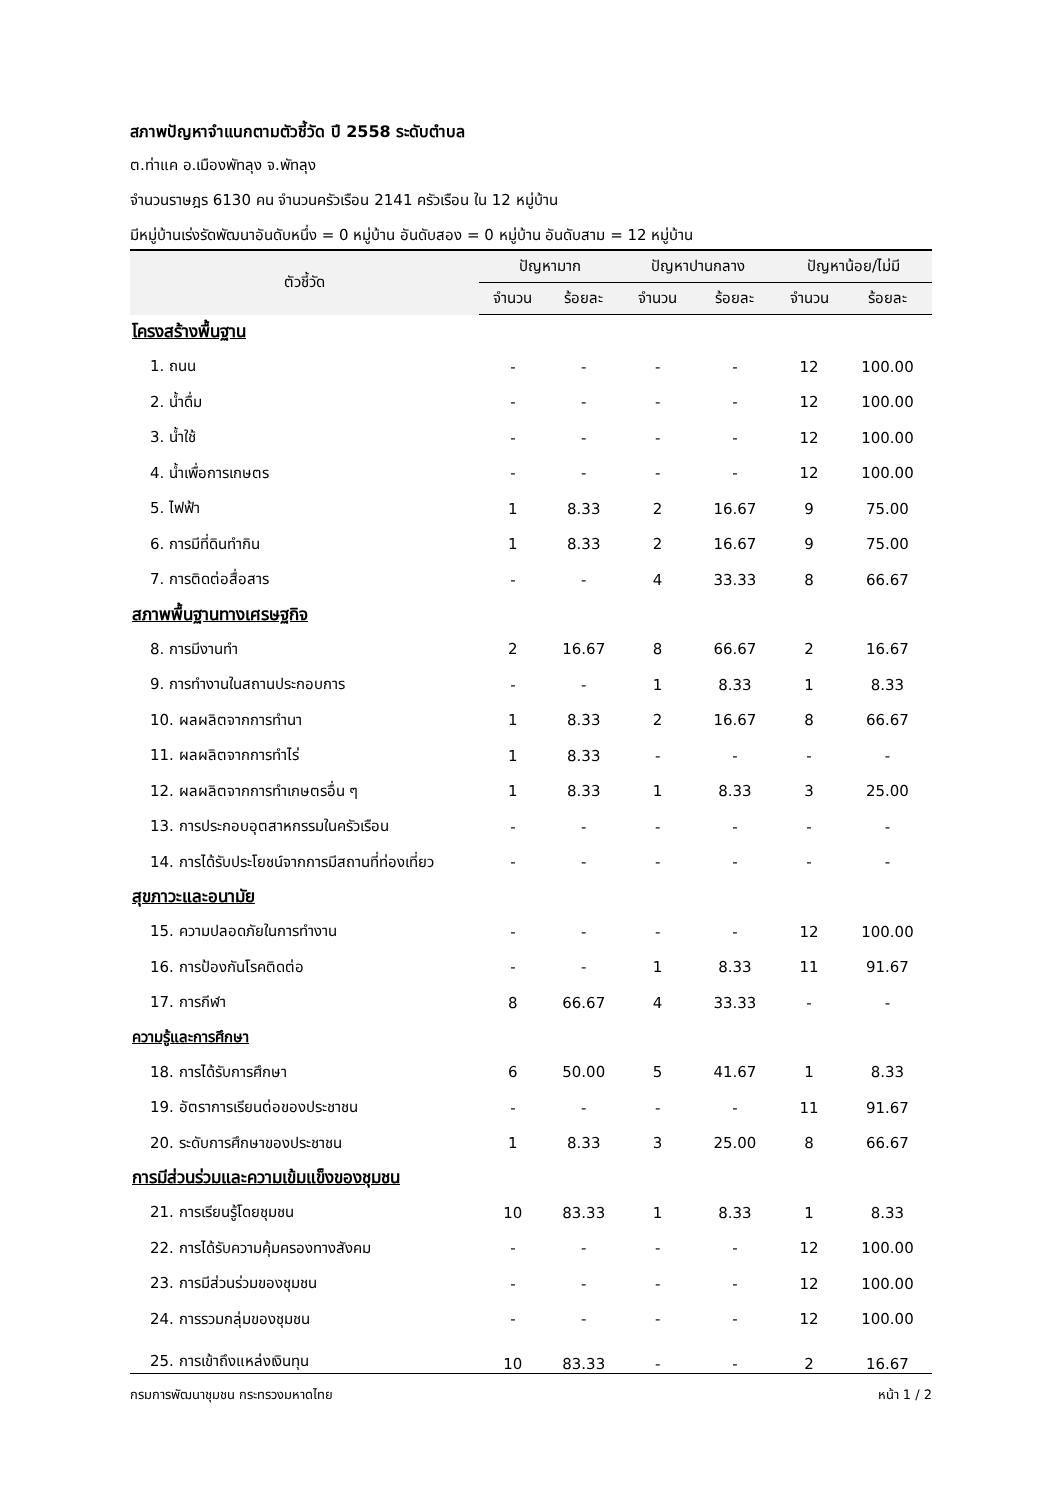สภาพปัญหาจำแนกตามตัวชี้วัด ปี 2558 ระดับตำบล
ต.ท่าแค อ.เมืองพัทลุง จ.พัทลุง
จำนวนราษฎร 6130 คน จำนวนครัวเรือน 2141 ครัวเรือน ใน 12 หมู่บ้าน
มีหมู่บ้านเร่งรัดพัฒนาอันดับหนึ่ง = 0 หมู่บ้าน อันดับสอง = 0 หมู่บ้าน อันดับสาม = 12 หมู่บ้าน
| ตัวชี้วัด | ปัญหามาก | | ปัญหาปานกลาง | | ปัญหาน้อย/ไม่มี | |
| --- | --- | --- | --- | --- | --- | --- |
| | จำนวน | ร้อยละ | จำนวน | ร้อยละ | จำนวน | ร้อยละ |
| โครงสร้างพื้นฐาน | | | | | | |
| 1. ถนน | - | - | - | - | 12 | 100.00 |
| 2. น้ำดื่ม | - | - | - | - | 12 | 100.00 |
| 3. น้ำใช้ | - | - | - | - | 12 | 100.00 |
| 4. น้ำเพื่อการเกษตร | - | - | - | - | 12 | 100.00 |
| 5. ไฟฟ้า | 1 | 8.33 | 2 | 16.67 | 9 | 75.00 |
| 6. การมีที่ดินทำกิน | 1 | 8.33 | 2 | 16.67 | 9 | 75.00 |
| 7. การติดต่อสื่อสาร | - | - | 4 | 33.33 | 8 | 66.67 |
| สภาพพื้นฐานทางเศรษฐกิจ | | | | | | |
| 8. การมีงานทำ | 2 | 16.67 | 8 | 66.67 | 2 | 16.67 |
| 9. การทำงานในสถานประกอบการ | - | - | 1 | 8.33 | 1 | 8.33 |
| 10. ผลผลิตจากการทำนา | 1 | 8.33 | 2 | 16.67 | 8 | 66.67 |
| 11. ผลผลิตจากการทำไร่ | 1 | 8.33 | - | - | - | - |
| 12. ผลผลิตจากการทำเกษตรอื่น ๆ | 1 | 8.33 | 1 | 8.33 | 3 | 25.00 |
| 13. การประกอบอุตสาหกรรมในครัวเรือน | - | - | - | - | - | - |
| 14. การได้รับประโยชน์จากการมีสถานที่ท่องเที่ยว | - | - | - | - | - | - |
| สุขภาวะและอนามัย | | | | | | |
| 15. ความปลอดภัยในการทำงาน | - | - | - | - | 12 | 100.00 |
| 16. การป้องกันโรคติดต่อ | - | - | 1 | 8.33 | 11 | 91.67 |
| 17. การกีฬา | 8 | 66.67 | 4 | 33.33 | - | - |
| ความรู้และการศึกษา | | | | | | |
| 18. การได้รับการศึกษา | 6 | 50.00 | 5 | 41.67 | 1 | 8.33 |
| 19. อัตราการเรียนต่อของประชาชน | - | - | - | - | 11 | 91.67 |
| 20. ระดับการศึกษาของประชาชน | 1 | 8.33 | 3 | 25.00 | 8 | 66.67 |
| การมีส่วนร่วมและความเข้มแข็งของชุมชน | | | | | | |
| 21. การเรียนรู้โดยชุมชน | 10 | 83.33 | 1 | 8.33 | 1 | 8.33 |
| 22. การได้รับความคุ้มครองทางสังคม | - | - | - | - | 12 | 100.00 |
| 23. การมีส่วนร่วมของชุมชน | - | - | - | - | 12 | 100.00 |
| 24. การรวมกลุ่มของชุมชน | - | - | - | - | 12 | 100.00 |
| 25. การเข้าถึงแหล่งเงินทุน | 10 | 83.33 | - | - | 2 | 16.67 |
กรมการพัฒนาชุมชน กระทรวงมหาดไทย หน้า 1 / 2